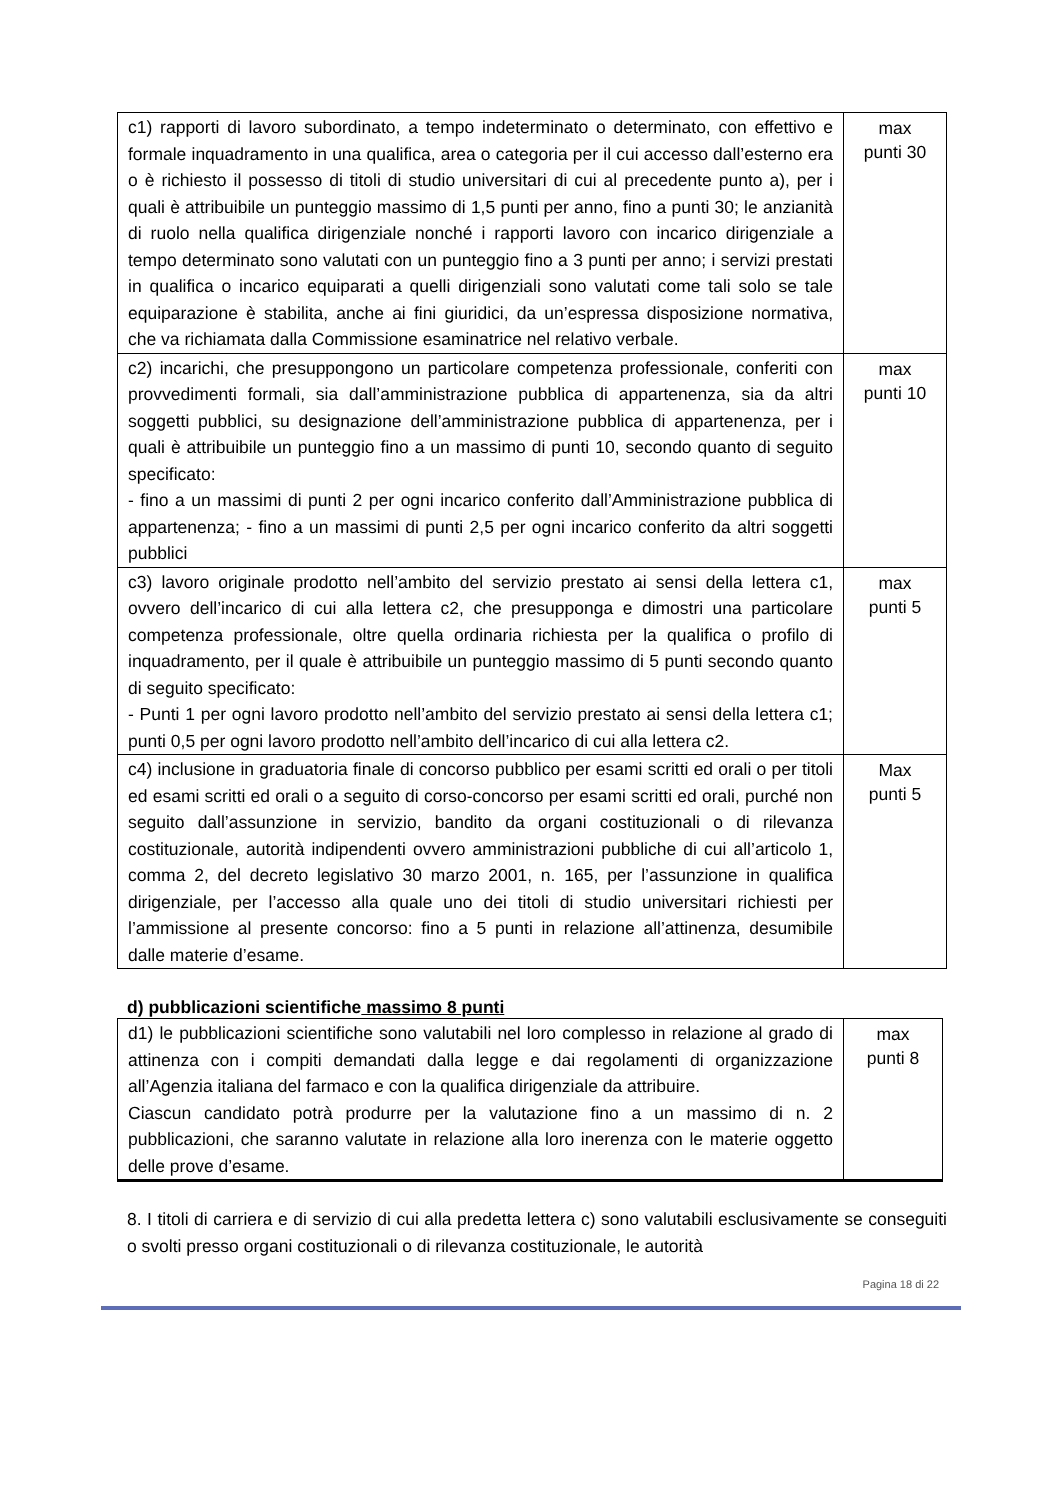| c1) rapporti di lavoro subordinato, a tempo indeterminato o determinato, con effettivo e formale inquadramento in una qualifica, area o categoria per il cui accesso dall’esterno era o è richiesto il possesso di titoli di studio universitari di cui al precedente punto a), per i quali è attribuibile un punteggio massimo di 1,5 punti per anno, fino a punti 30; le anzianità di ruolo nella qualifica dirigenziale nonché i rapporti lavoro con incarico dirigenziale a tempo determinato sono valutati con un punteggio fino a 3 punti per anno; i servizi prestati in qualifica o incarico equiparati a quelli dirigenziali sono valutati come tali solo se tale equiparazione è stabilita, anche ai fini giuridici, da un’espressa disposizione normativa, che va richiamata dalla Commissione esaminatrice nel relativo verbale. | max punti 30 |
| c2) incarichi, che presuppongono un particolare competenza professionale, conferiti con provvedimenti formali, sia dall’amministrazione pubblica di appartenenza, sia da altri soggetti pubblici, su designazione dell’amministrazione pubblica di appartenenza, per i quali è attribuibile un punteggio fino a un massimo di punti 10, secondo quanto di seguito specificato: - fino a un massimi di punti 2 per ogni incarico conferito dall’Amministrazione pubblica di appartenenza; - fino a un massimi di punti 2,5 per ogni incarico conferito da altri soggetti pubblici | max punti 10 |
| c3) lavoro originale prodotto nell’ambito del servizio prestato ai sensi della lettera c1, ovvero dell’incarico di cui alla lettera c2, che presupponga e dimostri una particolare competenza professionale, oltre quella ordinaria richiesta per la qualifica o profilo di inquadramento, per il quale è attribuibile un punteggio massimo di 5 punti secondo quanto di seguito specificato: - Punti 1 per ogni lavoro prodotto nell’ambito del servizio prestato ai sensi della lettera c1; punti 0,5 per ogni lavoro prodotto nell’ambito dell’incarico di cui alla lettera c2. | max punti 5 |
| c4) inclusione in graduatoria finale di concorso pubblico per esami scritti ed orali o per titoli ed esami scritti ed orali o a seguito di corso-concorso per esami scritti ed orali, purché non seguito dall’assunzione in servizio, bandito da organi costituzionali o di rilevanza costituzionale, autorità indipendenti ovvero amministrazioni pubbliche di cui all’articolo 1, comma 2, del decreto legislativo 30 marzo 2001, n. 165, per l’assunzione in qualifica dirigenziale, per l’accesso alla quale uno dei titoli di studio universitari richiesti per l’ammissione al presente concorso: fino a 5 punti in relazione all’attinenza, desumibile dalle materie d’esame. | Max punti 5 |
d) pubblicazioni scientifiche massimo 8 punti
| d1) le pubblicazioni scientifiche sono valutabili nel loro complesso in relazione al grado di attinenza con i compiti demandati dalla legge e dai regolamenti di organizzazione all’Agenzia italiana del farmaco e con la qualifica dirigenziale da attribuire. Ciascun candidato potrà produrre per la valutazione fino a un massimo di n. 2 pubblicazioni, che saranno valutate in relazione alla loro inerenza con le materie oggetto delle prove d’esame. | max punti 8 |
8. I titoli di carriera e di servizio di cui alla predetta lettera c) sono valutabili esclusivamente se conseguiti o svolti presso organi costituzionali o di rilevanza costituzionale, le autorità
Pagina 18 di 22